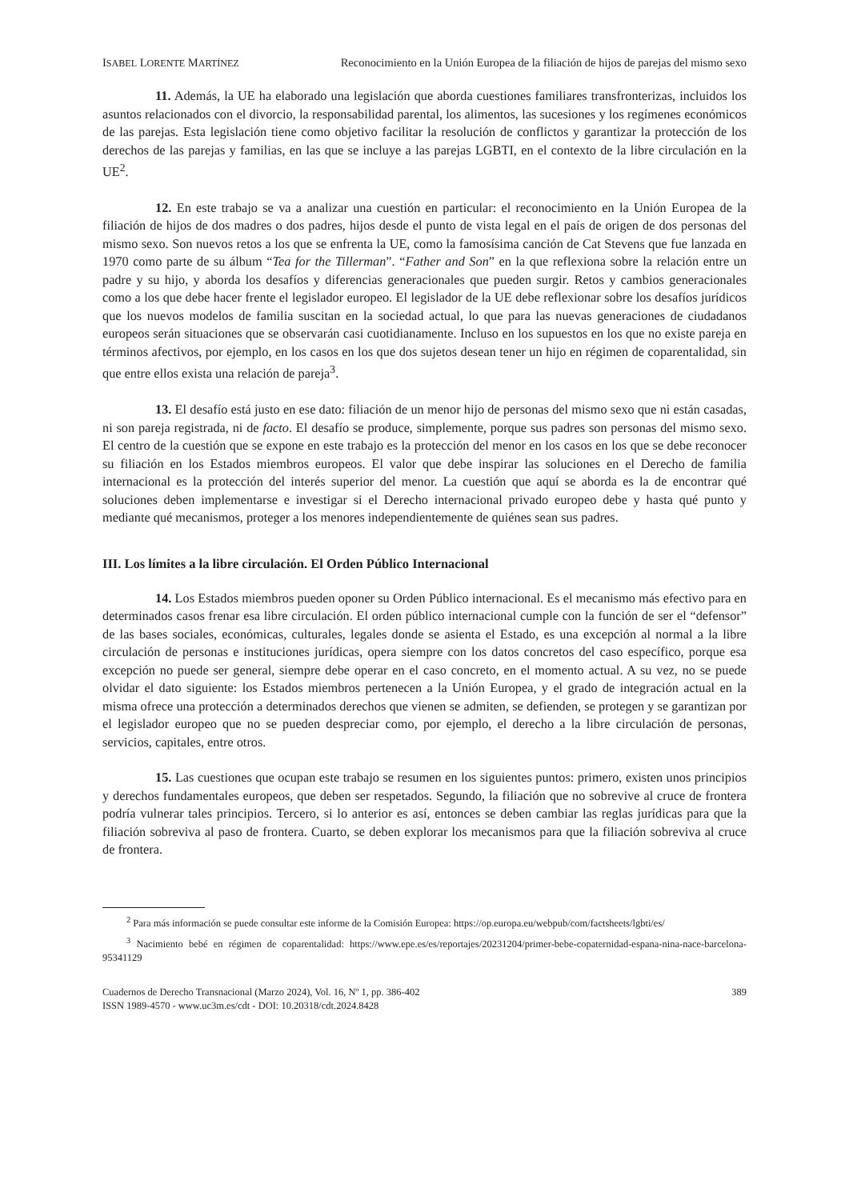ISABEL LORENTE MARTÍNEZ Reconocimiento en la Unión Europea de la filiación de hijos de parejas del mismo sexo
11. Además, la UE ha elaborado una legislación que aborda cuestiones familiares transfronterizas, incluidos los asuntos relacionados con el divorcio, la responsabilidad parental, los alimentos, las sucesiones y los regímenes económicos de las parejas. Esta legislación tiene como objetivo facilitar la resolución de conflictos y garantizar la protección de los derechos de las parejas y familias, en las que se incluye a las parejas LGBTI, en el contexto de la libre circulación en la UE<sup>2</sup>.
12. En este trabajo se va a analizar una cuestión en particular: el reconocimiento en la Unión Europea de la filiación de hijos de dos madres o dos padres, hijos desde el punto de vista legal en el país de origen de dos personas del mismo sexo. Son nuevos retos a los que se enfrenta la UE, como la famosísima canción de Cat Stevens que fue lanzada en 1970 como parte de su álbum “Tea for the Tillerman”. “Father and Son” en la que reflexiona sobre la relación entre un padre y su hijo, y aborda los desafíos y diferencias generacionales que pueden surgir. Retos y cambios generacionales como a los que debe hacer frente el legislador europeo. El legislador de la UE debe reflexionar sobre los desafíos jurídicos que los nuevos modelos de familia suscitan en la sociedad actual, lo que para las nuevas generaciones de ciudadanos europeos serán situaciones que se observarán casi cuotidianamente. Incluso en los supuestos en los que no existe pareja en términos afectivos, por ejemplo, en los casos en los que dos sujetos desean tener un hijo en régimen de coparentalidad, sin que entre ellos exista una relación de pareja<sup>3</sup>.
13. El desafío está justo en ese dato: filiación de un menor hijo de personas del mismo sexo que ni están casadas, ni son pareja registrada, ni de facto. El desafío se produce, simplemente, porque sus padres son personas del mismo sexo. El centro de la cuestión que se expone en este trabajo es la protección del menor en los casos en los que se debe reconocer su filiación en los Estados miembros europeos. El valor que debe inspirar las soluciones en el Derecho de familia internacional es la protección del interés superior del menor. La cuestión que aquí se aborda es la de encontrar qué soluciones deben implementarse e investigar si el Derecho internacional privado europeo debe y hasta qué punto y mediante qué mecanismos, proteger a los menores independientemente de quiénes sean sus padres.
III. Los límites a la libre circulación. El Orden Público Internacional
14. Los Estados miembros pueden oponer su Orden Público internacional. Es el mecanismo más efectivo para en determinados casos frenar esa libre circulación. El orden público internacional cumple con la función de ser el “defensor” de las bases sociales, económicas, culturales, legales donde se asienta el Estado, es una excepción al normal a la libre circulación de personas e instituciones jurídicas, opera siempre con los datos concretos del caso específico, porque esa excepción no puede ser general, siempre debe operar en el caso concreto, en el momento actual. A su vez, no se puede olvidar el dato siguiente: los Estados miembros pertenecen a la Unión Europea, y el grado de integración actual en la misma ofrece una protección a determinados derechos que vienen se admiten, se defienden, se protegen y se garantizan por el legislador europeo que no se pueden despreciar como, por ejemplo, el derecho a la libre circulación de personas, servicios, capitales, entre otros.
15. Las cuestiones que ocupan este trabajo se resumen en los siguientes puntos: primero, existen unos principios y derechos fundamentales europeos, que deben ser respetados. Segundo, la filiación que no sobrevive al cruce de frontera podría vulnerar tales principios. Tercero, si lo anterior es así, entonces se deben cambiar las reglas jurídicas para que la filiación sobreviva al paso de frontera. Cuarto, se deben explorar los mecanismos para que la filiación sobreviva al cruce de frontera.
<sup>2</sup> Para más información se puede consultar este informe de la Comisión Europea: https://op.europa.eu/webpub/com/factsheets/lgbti/es/
<sup>3</sup> Nacimiento bebé en régimen de coparentalidad: https://www.epe.es/es/reportajes/20231204/primer-bebe-copaternidad-espana-nina-nace-barcelona-95341129
Cuadernos de Derecho Transnacional (Marzo 2024), Vol. 16, Nº 1, pp. 386-402
ISSN 1989-4570 - www.uc3m.es/cdt - DOI: 10.20318/cdt.2024.8428
389